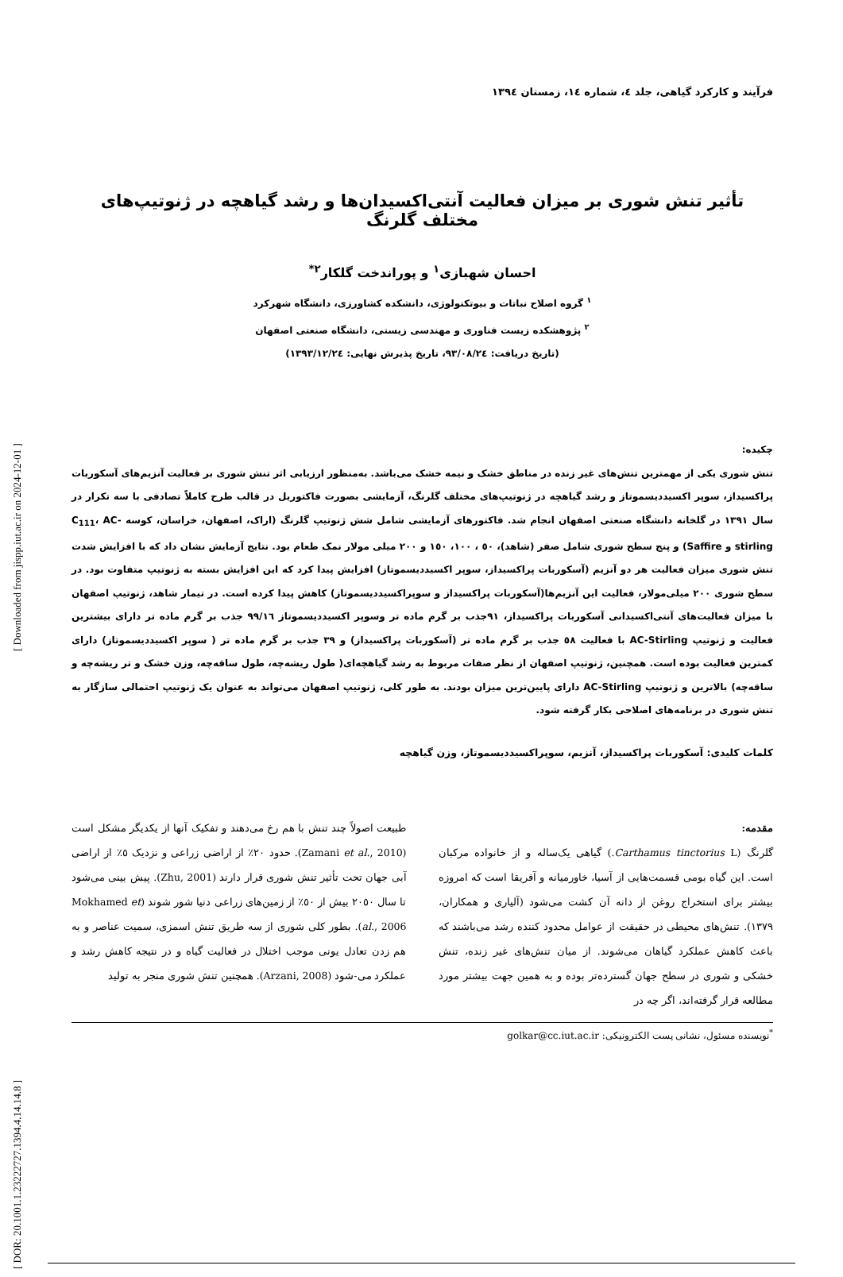[ DOR: 20.1001.1.23222727.1394.4.14.14.8 ] [ Downloaded from jispp.iut.ac.ir on 2024-12-01 ]
فرآیند و کارکرد گیاهی، جلد ٤، شماره ١٤، زمستان ١٣٩٤
تأثیر تنش شوری بر میزان فعالیت آنتی‌اکسیدان‌ها و رشد گیاهچه در ژنوتیپ‌های مختلف گلرنگ
احسان شهبازی<sup>١</sup> و پوراندخت گلکار<sup>٢*</sup>
<sup>١</sup> گروه اصلاح نباتات و بیوتکنولوژی، دانشکده کشاورزی، دانشگاه شهرکرد
<sup>٢</sup> پژوهشکده زیست فناوری و مهندسی زیستی، دانشگاه صنعتی اصفهان
(تاریخ دریافت: ٩٣/٠٨/٢٤، تاریخ پذیرش نهایی: ١٣٩٣/١٢/٢٤)
چکیده:
تنش شوری یکی از مهمترین تنش‌های غیر زنده در مناطق خشک و نیمه خشک می‌باشد. به‌منظور ارزیابی اثر تنش شوری بر فعالیت آنزیم‌های آسکوربات پراکسیداز، سوپر اکسیددیسموتاز و رشد گیاهچه در ژنوتیپ‌های مختلف گلرنگ، آزمایشی بصورت فاکتوریل در قالب طرح کاملاً تصادفی با سه تکرار در سال ١٣٩١ در گلخانه دانشگاه صنعتی اصفهان انجام شد. فاکتورهای آزمایشی شامل شش ژنوتیپ گلرنگ (اراک، اصفهان، خراسان، کوسه C<sub>111</sub>، AC-stirling و Saffire) و پنج سطح شوری شامل صفر (شاهد)، ٥٠ ، ١٠٠، ١٥٠ و ٢٠٠ میلی مولار نمک طعام بود. نتایج آزمایش نشان داد که با افزایش شدت تنش شوری میزان فعالیت هر دو آنزیم (آسکوربات پراکسیداز، سوپر اکسیددیسموتاز) افزایش پیدا کرد که این افزایش بسته به ژنوتیپ متفاوت بود. در سطح شوری ٢٠٠ میلی‌مولار، فعالیت این آنزیم‌ها(آسکوربات پراکسیداز و سوپراکسیددیسموتاز) کاهش پیدا کرده است. در تیمار شاهد، ژنوتیپ اصفهان با میزان فعالیت‌های آنتی‌اکسیدانی آسکوربات پراکسیداز، ٩١جذب بر گرم ماده تر وسوپر اکسیددیسموتاز ٩٩/١٦ جذب بر گرم ماده تر دارای بیشترین فعالیت و ژنوتیپ AC-Stirling با فعالیت ٥٨ جذب بر گرم ماده تر (آسکوربات پراکسیداز) و ٣٩ جذب بر گرم ماده تر ( سوپر اکسیددیسموتاز) دارای کمترین فعالیت بوده است. همچنین، ژنوتیپ اصفهان از نظر صفات مربوط به رشد گیاهچه‌ای( طول ریشه‌چه، طول ساقه‌چه، وزن خشک و تر ریشه‌چه و ساقه‌چه) بالاترین و ژنوتیپ AC-Stirling دارای پایین‌ترین میزان بودند. به طور کلی، ژنوتیپ اصفهان می‌تواند به عنوان یک ژنوتیپ احتمالی سازگار به تنش شوری در برنامه‌های اصلاحی بکار گرفته شود.
کلمات کلیدی: آسکوربات پراکسیداز، آنزیم، سوپراکسیددیسموتاز، وزن گیاهچه
مقدمه:
گلرنگ (Carthamus tinctorius L.) گیاهی یک‌ساله و از خانواده مرکبان است. این گیاه بومی قسمت‌هایی از آسیا، خاورمیانه و آفریقا است که امروزه بیشتر برای استخراج روغن از دانه آن کشت می‌شود (آلیاری و همکاران، ١٣٧٩). تنش‌های محیطی در حقیقت از عوامل محدود کننده رشد می‌باشند که باعث کاهش عملکرد گیاهان می‌شوند. از میان تنش‌های غیر زنده، تنش خشکی و شوری در سطح جهان گسترده‌تر بوده و به همین جهت بیشتر مورد مطالعه قرار گرفته‌اند، اگر چه در
طبیعت اصولاً چند تنش با هم رخ می‌دهند و تفکیک آنها از یکدیگر مشکل است (Zamani et al., 2010). حدود ٢٠٪ از اراضی زراعی و نزدیک ٥٪ از اراضی آبی جهان تحت تأثیر تنش شوری قرار دارند (Zhu, 2001). پیش بینی می‌شود تا سال ٢٠٥٠ بیش از ٥٠٪ از زمین‌های زراعی دنیا شور شوند (Mokhamed et al., 2006). بطور کلی شوری از سه طریق تنش اسمزی، سمیت عناصر و به هم زدن تعادل یونی موجب اختلال در فعالیت گیاه و در نتیجه کاهش رشد و عملکرد می-شود (Arzani, 2008). همچنین تنش شوری منجر به تولید
<sup>*</sup> نویسنده مسئول، نشانی پست الکترونیکی: golkar@cc.iut.ac.ir